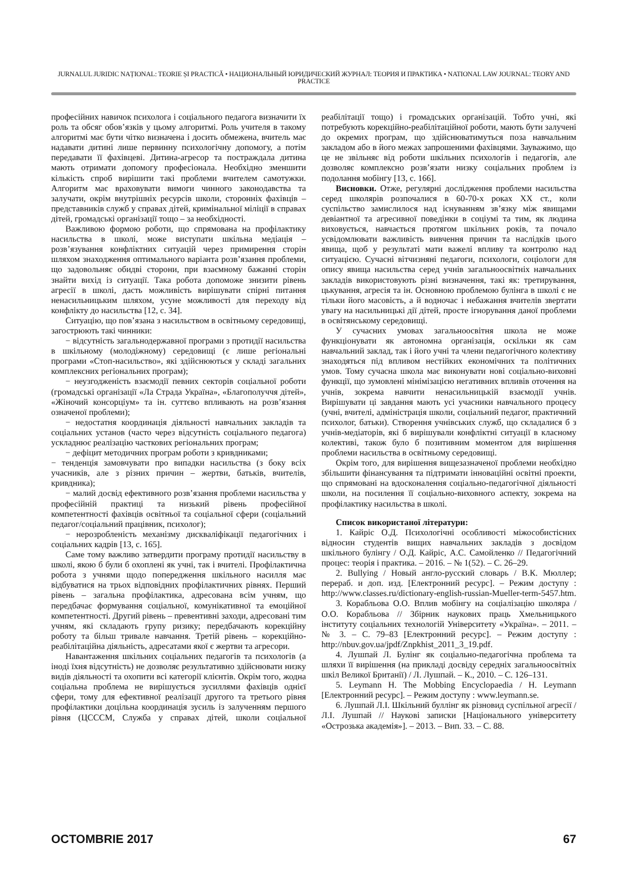JURNALUL JURIDIC NAȚIONAL: TEORIE ȘI PRACTICĂ • НАЦИОНАЛЬНЫЙ ЮРИДИЧЕСКИЙ ЖУРНАЛ: ТЕОРИЯ И ПРАКТИКА • NATIONAL LAW JOURNAL: TEORY AND PRACTICE
професійних навичок психолога і соціального педагога визначити їх роль та обсяг обов’язків у цьому алгоритмі. Роль учителя в такому алгоритмі має бути чітко визначена і досить обмежена, вчитель має надавати дитині лише первинну психологічну допомогу, а потім передавати її фахівцеві. Дитина-агресор та постраждала дитина мають отримати допомогу професіонала. Необхідно зменшити кількість спроб вирішити такі проблеми вчителем самотужки. Алгоритм має враховувати вимоги чинного законодавства та залучати, окрім внутрішніх ресурсів школи, сторонніх фахівців – представників служб у справах дітей, кримінальної міліції в справах дітей, громадські організації тощо – за необхідності.
Важливою формою роботи, що спрямована на профілактику насильства в школі, може виступати шкільна медіація – розв’язування конфліктних ситуацій через примирення сторін шляхом знаходження оптимального варіанта розв’язання проблеми, що задовольняє обидві сторони, при взаємному бажанні сторін знайти вихід із ситуації. Така робота допоможе знизити рівень агресії в школі, дасть можливість вирішувати спірні питання ненасильницьким шляхом, усуне можливості для переходу від конфлікту до насильства [12, с. 34].
Ситуацію, що пов’язана з насильством в освітньому середовищі, загострюють такі чинники:
− відсутність загальнодержавної програми з протидії насильства в шкільному (молодіжному) середовищі (є лише регіональні програми «Стоп-насильство», які здійснюються у складі загальних комплексних регіональних програм);
− неузгодженість взаємодії певних секторів соціальної роботи (громадські організації «Ла Страда Україна», «Благополуччя дітей», «Жіночий консорціум» та ін. суттєво впливають на розв’язання означеної проблеми);
− недостатня координація діяльності навчальних закладів та соціальних установ (часто через відсутність соціального педагога) ускладнює реалізацію часткових регіональних програм;
− дефіцит методичних програм роботи з кривдниками;
− тенденція замовчувати про випадки насильства (з боку всіх учасників, але з різних причин – жертви, батьків, вчителів, кривдника);
− малий досвід ефективного розв’язання проблеми насильства у професійній практиці та низький рівень професійної компетентності фахівців освітньої та соціальної сфери (соціальний педагог/соціальний працівник, психолог);
− нерозробленість механізму дискваліфікації педагогічних і соціальних кадрів [13, с. 165].
Саме тому важливо затвердити програму протидії насильству в школі, якою б були б охоплені як учні, так і вчителі. Профілактична робота з учнями щодо попередження шкільного насилля має відбуватися на трьох відповідних профілактичних рівнях. Перший рівень – загальна профілактика, адресована всім учням, що передбачає формування соціальної, комунікативної та емоційної компетентності. Другий рівень – превентивні заходи, адресовані тим учням, які складають групу ризику; передбачають корекційну роботу та більш тривале навчання. Третій рівень – корекційно-реабілітаційна діяльність, адресатами якої є жертви та агресори.
Навантаження шкільних соціальних педагогів та психологів (а іноді їхня відсутність) не дозволяє результативно здійснювати низку видів діяльності та охопити всі категорії клієнтів. Окрім того, жодна соціальна проблема не вирішується зусиллями фахівців однієї сфери, тому для ефективної реалізації другого та третього рівня профілактики доцільна координація зусиль із залученням першого рівня (ЦСССМ, Служба у справах дітей, школи соціальної реабілітації тощо) і громадських організацій. Тобто учні, які потребують корекційно-реабілітаційної роботи, мають бути залучені до окремих програм, що здійснюватимуться поза навчальним закладом або в його межах запрошеними фахівцями. Зауважимо, що це не звільняє від роботи шкільних психологів і педагогів, але дозволяє комплексно розв’язати низку соціальних проблем із подолання мобінгу [13, с. 166].
Висновки. Отже, регулярні дослідження проблеми насильства серед школярів розпочалися в 60-70-х роках ХХ ст., коли суспільство замислилося над існуванням зв’язку між явищами девіантної та агресивної поведінки в соціумі та тим, як людина виховується, навчається протягом шкільних років, та почало усвідомлювати важливість вивчення причин та наслідків цього явища, щоб у результаті мати важелі впливу та контролю над ситуацією. Сучасні вітчизняні педагоги, психологи, соціологи для опису явища насильства серед учнів загальноосвітніх навчальних закладів використовують різні визначення, такі як: третирування, цькування, агресія та ін. Основною проблемою булінга в школі є не тільки його масовість, а й водночас і небажання вчителів звертати увагу на насильницькі дії дітей, просте ігнорування даної проблеми в освітянському середовищі.
У сучасних умовах загальноосвітня школа не може функціонувати як автономна організація, оскільки як сам навчальний заклад, так і його учні та члени педагогічного колективу знаходяться під впливом нестійких економічних та політичних умов. Тому сучасна школа має виконувати нові соціально-виховні функції, що зумовлені мінімізацією негативних впливів оточення на учнів, зокрема навчити ненасильницькій взаємодії учнів. Вирішувати ці завдання мають усі учасники навчального процесу (учні, вчителі, адміністрація школи, соціальний педагог, практичний психолог, батьки). Створення учнівських служб, що складалися б з учнів-медіаторів, які б вирішували конфліктні ситуації в класному колективі, також було б позитивним моментом для вирішення проблеми насильства в освітньому середовищі.
Окрім того, для вирішення вищезазначеної проблеми необхідно збільшити фінансування та підтримати інноваційні освітні проекти, що спрямовані на вдосконалення соціально-педагогічної діяльності школи, на посилення її соціально-виховного аспекту, зокрема на профілактику насильства в школі.
Список використаної літератури:
1. Кайріс О.Д. Психологічні особливості міжособистісних відносин студентів вищих навчальних закладів з досвідом шкільного булінгу / О.Д. Кайріс, А.С. Самойленко // Педагогічний процес: теорія і практика. – 2016. – № 1(52). – С. 26–29.
2. Bullying / Новый англо-русский словарь / В.К. Мюллер; перераб. и доп. изд. [Електронний ресурс]. – Режим доступу : http://www.classes.ru/dictionary-english-russian-Mueller-term-5457.htm.
3. Корабльова О.О. Вплив мобінгу на соціалізацію школяра / О.О. Корабльова // Збірник наукових праць Хмельницького інституту соціальних технологій Університету «Україна». – 2011. – № 3. – С. 79–83 [Електронний ресурс]. – Режим доступу : http://nbuv.gov.ua/jpdf/Znpkhist_2011_3_19.pdf.
4. Лушпай Л. Булінг як соціально-педагогічна проблема та шляхи її вирішення (на прикладі досвіду середніх загальноосвітніх шкіл Великої Британії) / Л. Лушпай. – К., 2010. – С. 126–131.
5. Leymann H. The Mobbing Encyclopaedia / H. Leymann [Електронний ресурс]. – Режим доступу : www.leymann.se.
6. Лушпай Л.І. Шкільний буллінг як різновид суспільної агресії / Л.І. Лушпай // Наукові записки [Національного університету «Острозька академія»]. – 2013. – Вип. 33. – С. 88.
OCTOMBRIE 2017 67